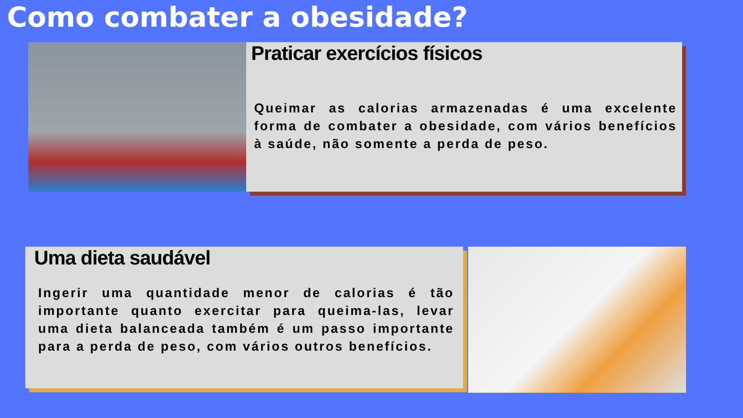Como combater a obesidade?
Praticar exercícios físicos
Queimar as calorias armazenadas é uma excelente forma de combater a obesidade, com vários benefícios à saúde, não somente a perda de peso.
Uma dieta saudável
Ingerir uma quantidade menor de calorias é tão importante quanto exercitar para queima-las, levar uma dieta balanceada também é um passo importante para a perda de peso, com vários outros benefícios.